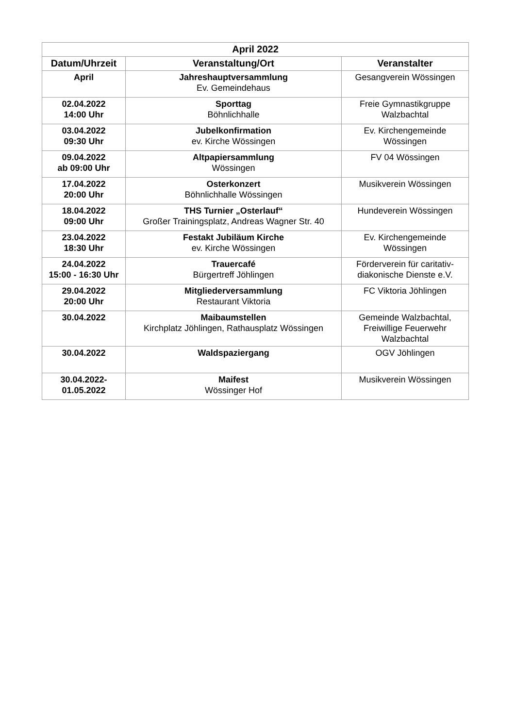| April 2022 | | |
| --- | --- | --- |
| Datum/Uhrzeit | Veranstaltung/Ort | Veranstalter |
| April | Jahreshauptversammlung Ev. Gemeindehaus | Gesangverein Wössingen |
| 02.04.2022 14:00 Uhr | Sporttag Böhnlichhalle | Freie Gymnastikgruppe Walzbachtal |
| 03.04.2022 09:30 Uhr | Jubelkonfirmation ev. Kirche Wössingen | Ev. Kirchengemeinde Wössingen |
| 09.04.2022 ab 09:00 Uhr | Altpapiersammlung Wössingen | FV 04 Wössingen |
| 17.04.2022 20:00 Uhr | Osterkonzert Böhnlichhalle Wössingen | Musikverein Wössingen |
| 18.04.2022 09:00 Uhr | THS Turnier „Osterlauf“ Großer Trainingsplatz, Andreas Wagner Str. 40 | Hundeverein Wössingen |
| 23.04.2022 18:30 Uhr | Festakt Jubiläum Kirche ev. Kirche Wössingen | Ev. Kirchengemeinde Wössingen |
| 24.04.2022 15:00 - 16:30 Uhr | Trauercafé Bürgertreff Jöhlingen | Förderverein für caritativ-diakonische Dienste e.V. |
| 29.04.2022 20:00 Uhr | Mitgliederversammlung Restaurant Viktoria | FC Viktoria Jöhlingen |
| 30.04.2022 | Maibaumstellen Kirchplatz Jöhlingen, Rathausplatz Wössingen | Gemeinde Walzbachtal, Freiwillige Feuerwehr Walzbachtal |
| 30.04.2022 | Waldspaziergang | OGV Jöhlingen |
| 30.04.2022- 01.05.2022 | Maifest Wössinger Hof | Musikverein Wössingen |